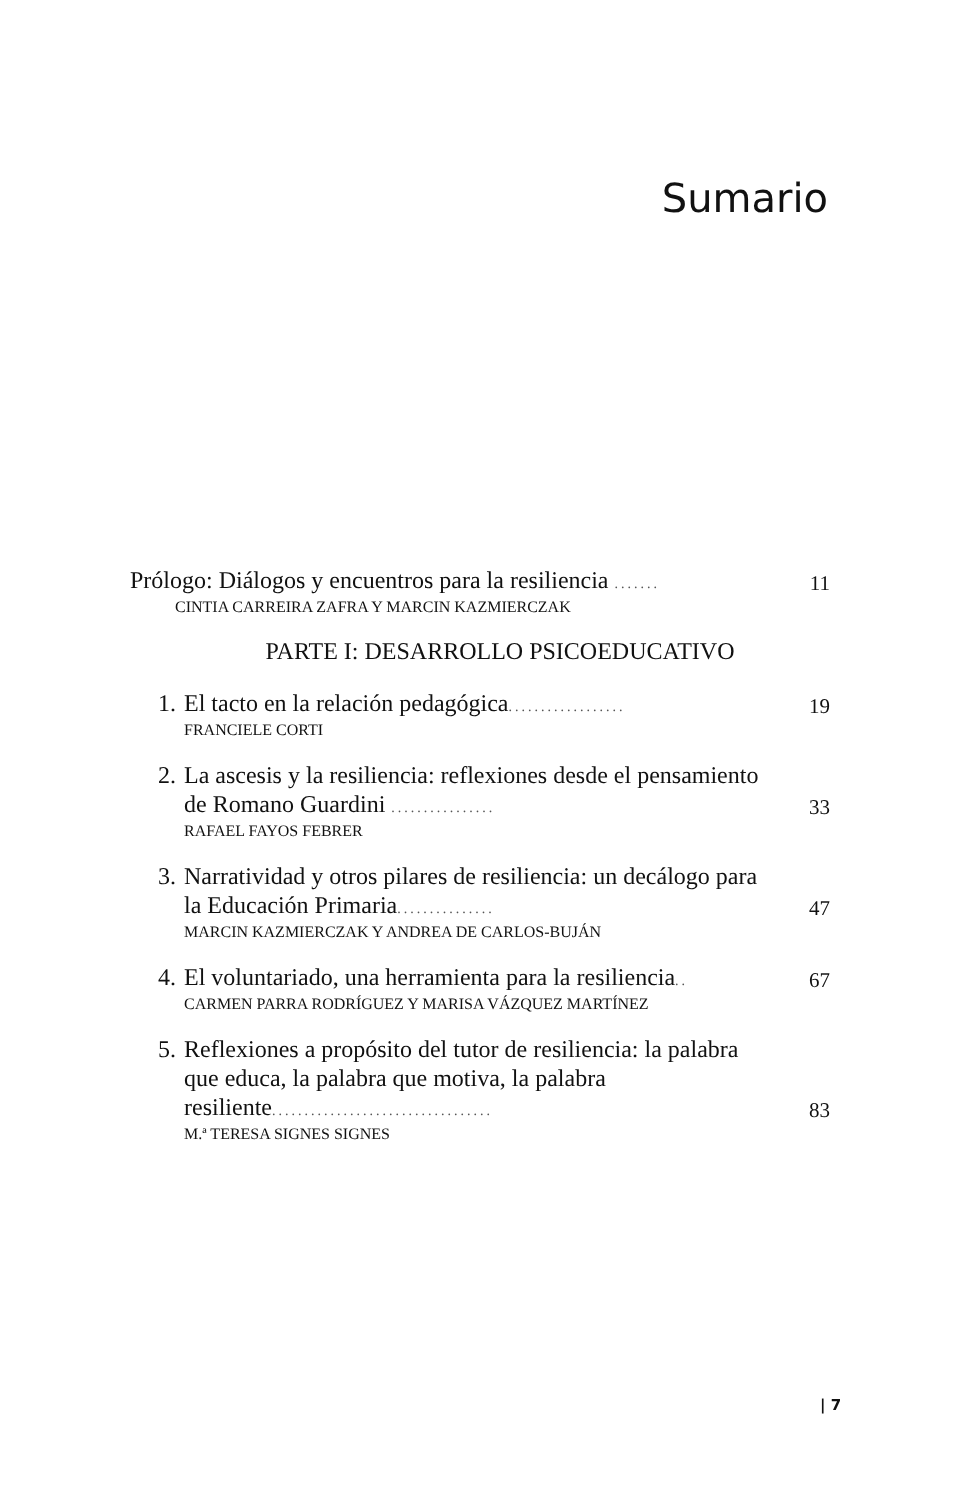Sumario
Prólogo: Diálogos y encuentros para la resiliencia .......
11
CINTIA CARREIRA ZAFRA Y MARCIN KAZMIERCZAK
PARTE I: DESARROLLO PSICOEDUCATIVO
1. El tacto en la relación pedagógica..................
19
FRANCIELE CORTI
2. La ascesis y la resiliencia: reflexiones desde el pensamiento de Romano Guardini ................
33
RAFAEL FAYOS FEBRER
3. Narratividad y otros pilares de resiliencia: un decálogo para la Educación Primaria...............
47
MARCIN KAZMIERCZAK Y ANDREA DE CARLOS-BUJÁN
4. El voluntariado, una herramienta para la resiliencia..
67
CARMEN PARRA RODRÍGUEZ Y MARISA VÁZQUEZ MARTÍNEZ
5. Reflexiones a propósito del tutor de resiliencia: la palabra que educa, la palabra que motiva, la palabra resiliente..................................
83
M.ª TERESA SIGNES SIGNES
| 7